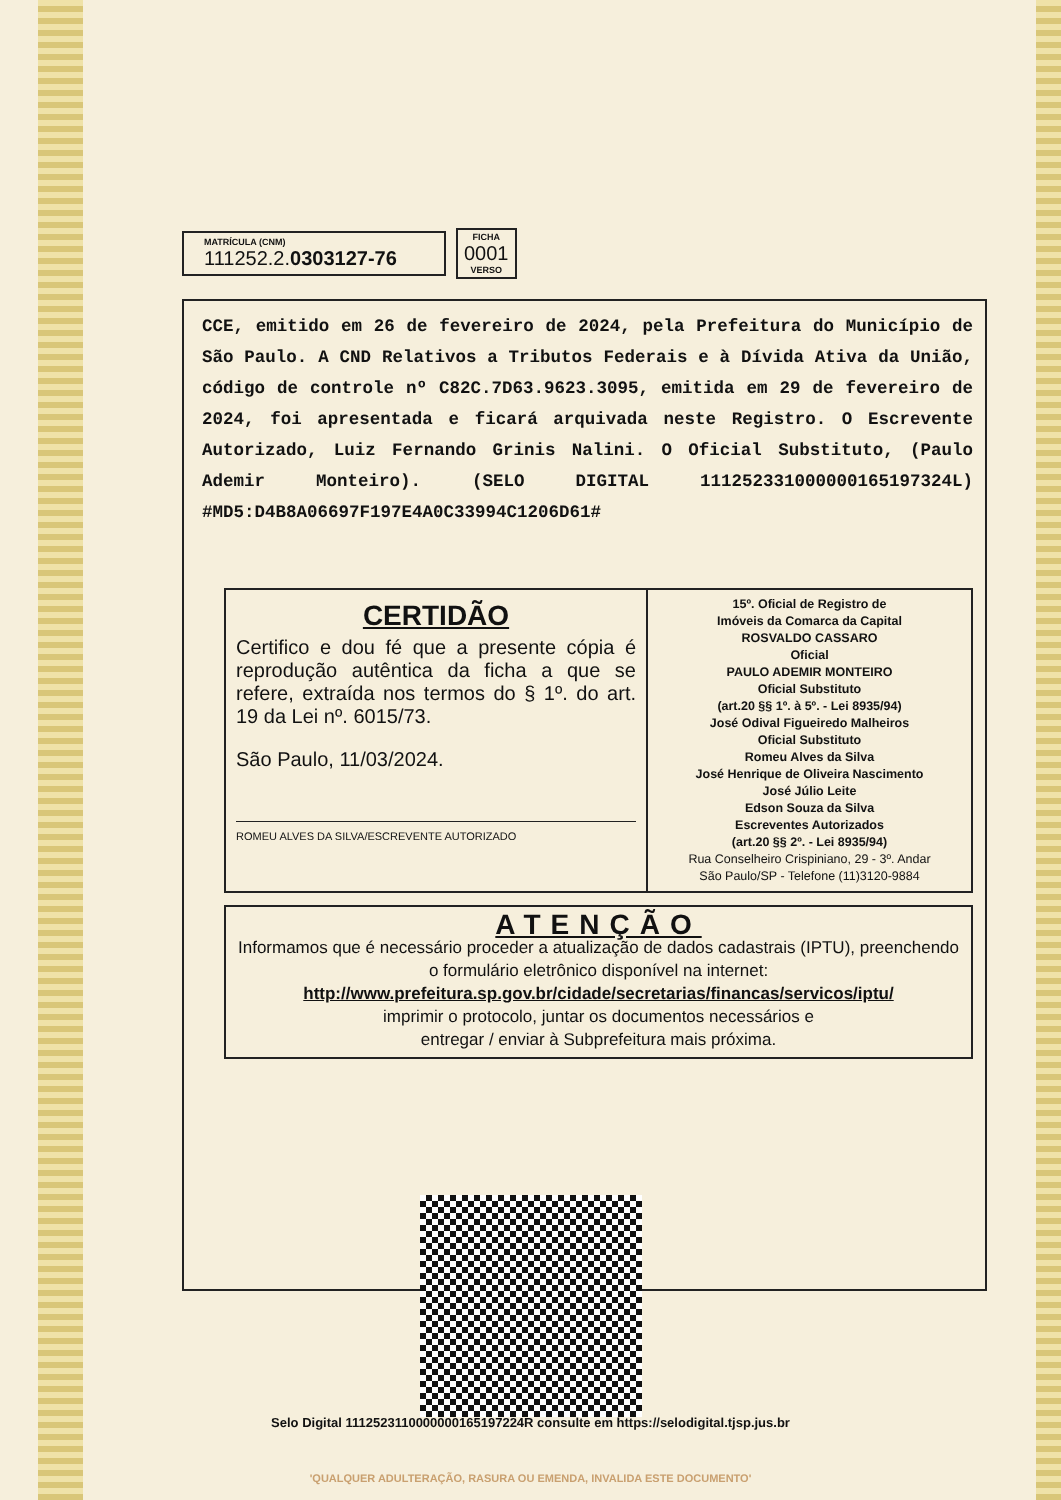MATRÍCULA (CNM)
111252.2.0303127-76
FICHA
0001
VERSO
CCE, emitido em 26 de fevereiro de 2024, pela Prefeitura do Município de São Paulo. A CND Relativos a Tributos Federais e à Dívida Ativa da União, código de controle nº C82C.7D63.9623.3095, emitida em 29 de fevereiro de 2024, foi apresentada e ficará arquivada neste Registro. O Escrevente Autorizado, Luiz Fernando Grinis Nalini. O Oficial Substituto, (Paulo Ademir Monteiro). (SELO DIGITAL 111252331000000165197324L) #MD5:D4B8A06697F197E4A0C33994C1206D61#
CERTIDÃO
Certifico e dou fé que a presente cópia é reprodução autêntica da ficha a que se refere, extraída nos termos do § 1º. do art. 19 da Lei nº. 6015/73.
São Paulo, 11/03/2024.
ROMEU ALVES DA SILVA/ESCREVENTE AUTORIZADO
15º. Oficial de Registro de
Imóveis da Comarca da Capital
ROSVALDO CASSARO
Oficial
PAULO ADEMIR MONTEIRO
Oficial Substituto
(art.20 §§ 1º. à 5º. - Lei 8935/94)
José Odival Figueiredo Malheiros
Oficial Substituto
Romeu Alves da Silva
José Henrique de Oliveira Nascimento
José Júlio Leite
Edson Souza da Silva
Escreventes Autorizados
(art.20 §§ 2º. - Lei 8935/94)
Rua Conselheiro Crispiniano, 29 - 3º. Andar
São Paulo/SP - Telefone (11)3120-9884
ATENÇÃO
Informamos que é necessário proceder a atualização de dados cadastrais (IPTU), preenchendo o formulário eletrônico disponível na internet:
http://www.prefeitura.sp.gov.br/cidade/secretarias/financas/servicos/iptu/
imprimir o protocolo, juntar os documentos necessários e
entregar / enviar à Subprefeitura mais próxima.
Selo Digital 1112523110000000165197224R consulte em https://selodigital.tjsp.jus.br
'QUALQUER ADULTERAÇÃO, RASURA OU EMENDA, INVALIDA ESTE DOCUMENTO'